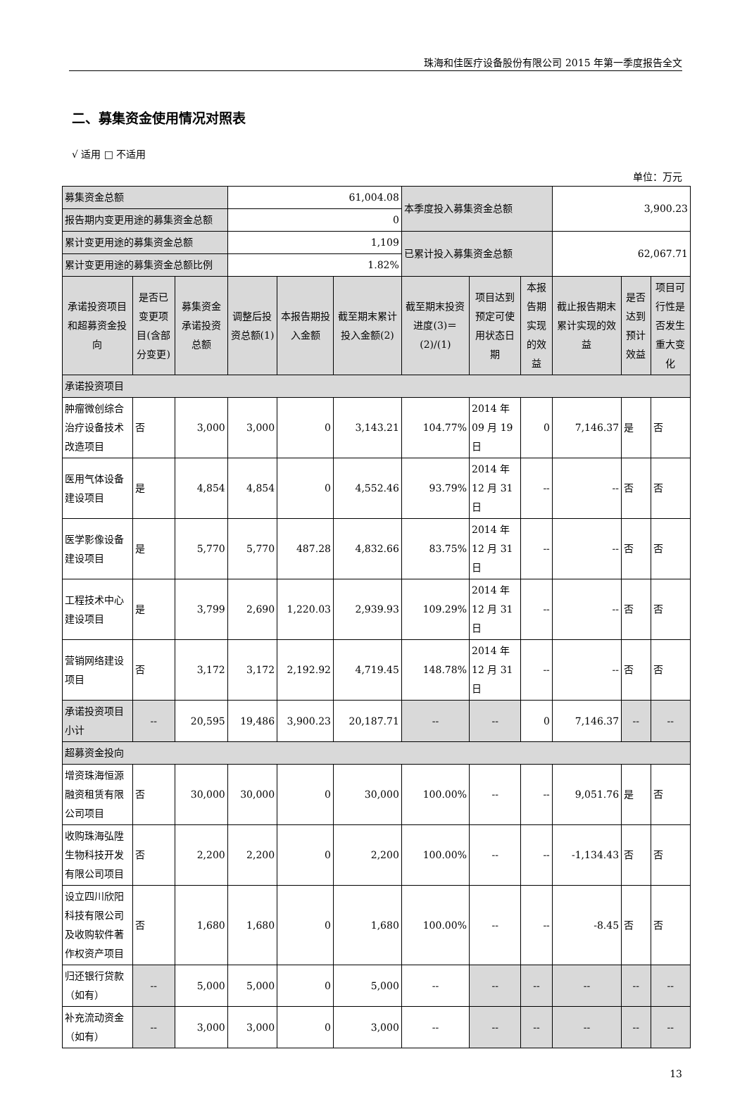珠海和佳医疗设备股份有限公司 2015 年第一季度报告全文
二、募集资金使用情况对照表
√ 适用 □ 不适用
单位：万元
| 募集资金总额 | | | 61,004.08 | | | 本季度投入募集资金总额 | | | 3,900.23 | | |
| 报告期内变更用途的募集资金总额 | | | 0 | | | | | | | | |
| 累计变更用途的募集资金总额 | | | 1,109 | | | 已累计投入募集资金总额 | | | 62,067.71 | | |
| 累计变更用途的募集资金总额比例 | | | 1.82% | | | | | | | | |
| 承诺投资项目和超募资金投向 | 是否已变更项目(含部分变更) | 募集资金承诺投资总额 | 调整后投资总额(1) | 本报告期投入金额 | 截至期末累计投入金额(2) | 截至期末投资进度(3)＝(2)/(1) | 项目达到预定可使用状态日期 | 本报告期实现的效益 | 截止报告期末累计实现的效益 | 是否达到预计效益 | 项目可行性是否发生重大变化 |
| 承诺投资项目 | | | | | | | | | | | |
| 肿瘤微创综合治疗设备技术改造项目 | 否 | 3,000 | 3,000 | 0 | 3,143.21 | 104.77% | 2014 年 09 月 19 日 | 0 | 7,146.37 | 是 | 否 |
| 医用气体设备建设项目 | 是 | 4,854 | 4,854 | 0 | 4,552.46 | 93.79% | 2014 年 12 月 31 日 | -- | -- | 否 | 否 |
| 医学影像设备建设项目 | 是 | 5,770 | 5,770 | 487.28 | 4,832.66 | 83.75% | 2014 年 12 月 31 日 | -- | -- | 否 | 否 |
| 工程技术中心建设项目 | 是 | 3,799 | 2,690 | 1,220.03 | 2,939.93 | 109.29% | 2014 年 12 月 31 日 | -- | -- | 否 | 否 |
| 营销网络建设项目 | 否 | 3,172 | 3,172 | 2,192.92 | 4,719.45 | 148.78% | 2014 年 12 月 31 日 | -- | -- | 否 | 否 |
| 承诺投资项目小计 | -- | 20,595 | 19,486 | 3,900.23 | 20,187.71 | -- | -- | 0 | 7,146.37 | -- | -- |
| 超募资金投向 | | | | | | | | | | | |
| 增资珠海恒源融资租赁有限公司项目 | 否 | 30,000 | 30,000 | 0 | 30,000 | 100.00% | -- | -- | 9,051.76 | 是 | 否 |
| 收购珠海弘陞生物科技开发有限公司项目 | 否 | 2,200 | 2,200 | 0 | 2,200 | 100.00% | -- | -- | -1,134.43 | 否 | 否 |
| 设立四川欣阳科技有限公司及收购软件著作权资产项目 | 否 | 1,680 | 1,680 | 0 | 1,680 | 100.00% | -- | -- | -8.45 | 否 | 否 |
| 归还银行贷款（如有） | -- | 5,000 | 5,000 | 0 | 5,000 | -- | -- | -- | -- | -- | -- |
| 补充流动资金（如有） | -- | 3,000 | 3,000 | 0 | 3,000 | -- | -- | -- | -- | -- | -- |
13